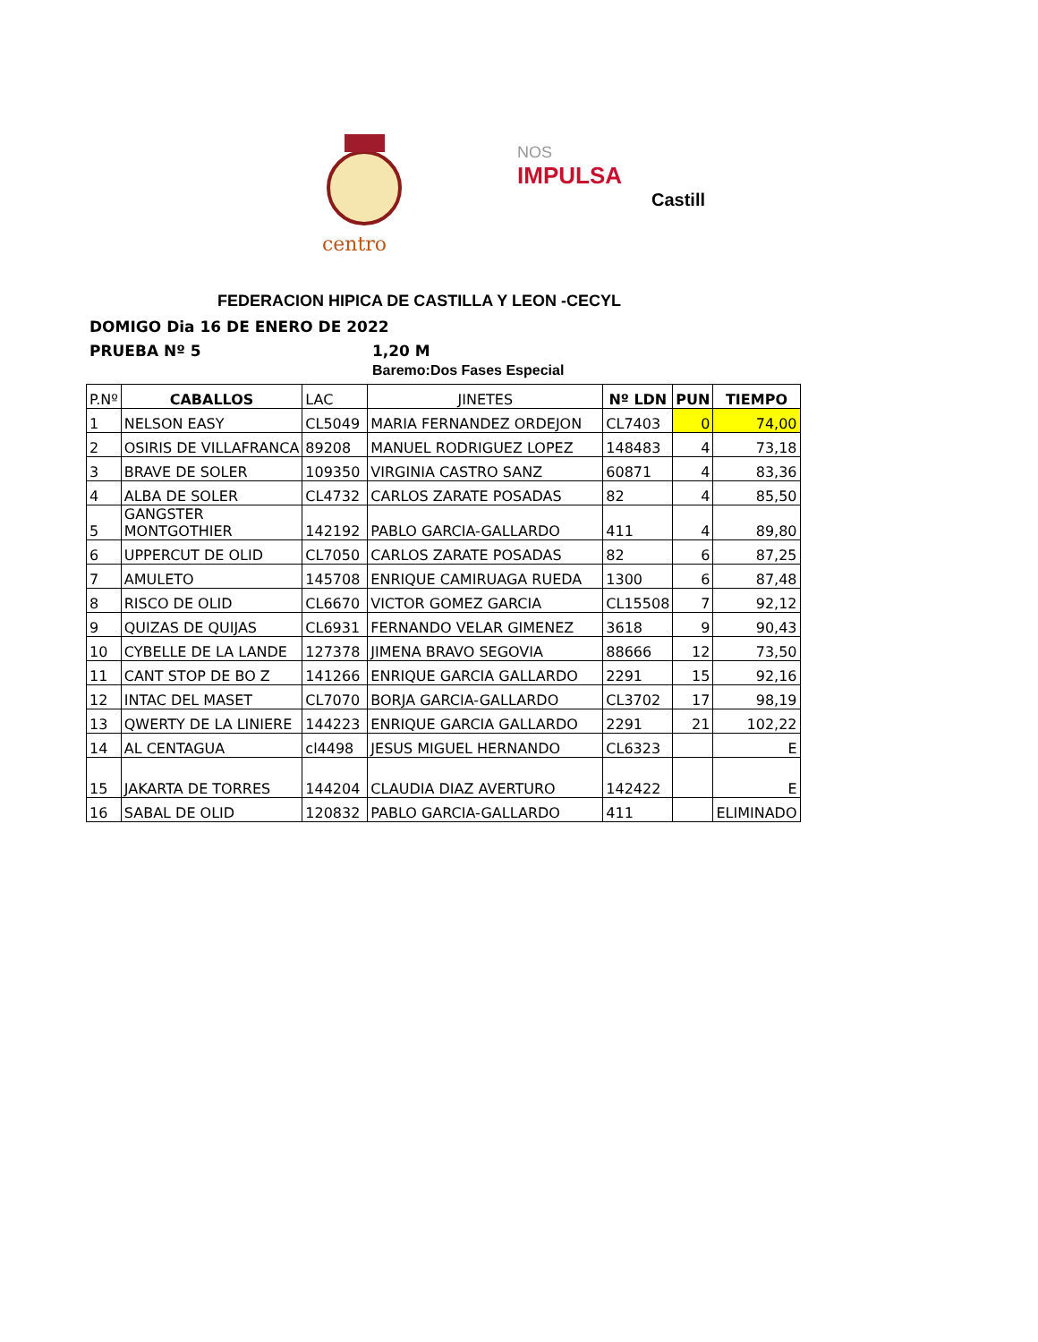centro
NOS
IMPULSA
Castill
FEDERACION HIPICA DE CASTILLA Y LEON -CECYL
DOMIGO Dia 16 DE ENERO DE 2022
PRUEBA Nº 5 1,20 M
Baremo:Dos Fases Especial
| P.Nº | CABALLOS | LAC | JINETES | Nº LDN | PUN | TIEMPO |
| 1 | NELSON EASY | CL5049 | MARIA FERNANDEZ ORDEJON | CL7403 | 0 | 74,00 |
| 2 | OSIRIS DE VILLAFRANCA | 89208 | MANUEL RODRIGUEZ LOPEZ | 148483 | 4 | 73,18 |
| 3 | BRAVE DE SOLER | 109350 | VIRGINIA CASTRO SANZ | 60871 | 4 | 83,36 |
| 4 | ALBA DE SOLER | CL4732 | CARLOS ZARATE POSADAS | 82 | 4 | 85,50 |
| 5 | GANGSTER MONTGOTHIER | 142192 | PABLO GARCIA-GALLARDO | 411 | 4 | 89,80 |
| 6 | UPPERCUT DE OLID | CL7050 | CARLOS ZARATE POSADAS | 82 | 6 | 87,25 |
| 7 | AMULETO | 145708 | ENRIQUE CAMIRUAGA RUEDA | 1300 | 6 | 87,48 |
| 8 | RISCO DE OLID | CL6670 | VICTOR GOMEZ GARCIA | CL15508 | 7 | 92,12 |
| 9 | QUIZAS DE QUIJAS | CL6931 | FERNANDO VELAR GIMENEZ | 3618 | 9 | 90,43 |
| 10 | CYBELLE DE LA LANDE | 127378 | JIMENA BRAVO SEGOVIA | 88666 | 12 | 73,50 |
| 11 | CANT STOP DE BO Z | 141266 | ENRIQUE GARCIA GALLARDO | 2291 | 15 | 92,16 |
| 12 | INTAC DEL MASET | CL7070 | BORJA GARCIA-GALLARDO | CL3702 | 17 | 98,19 |
| 13 | QWERTY DE LA LINIERE | 144223 | ENRIQUE GARCIA GALLARDO | 2291 | 21 | 102,22 |
| 14 | AL CENTAGUA | cl4498 | JESUS MIGUEL HERNANDO | CL6323 | | E |
| 15 | JAKARTA DE TORRES | 144204 | CLAUDIA DIAZ AVERTURO | 142422 | | E |
| 16 | SABAL DE OLID | 120832 | PABLO GARCIA-GALLARDO | 411 | | ELIMINADO |